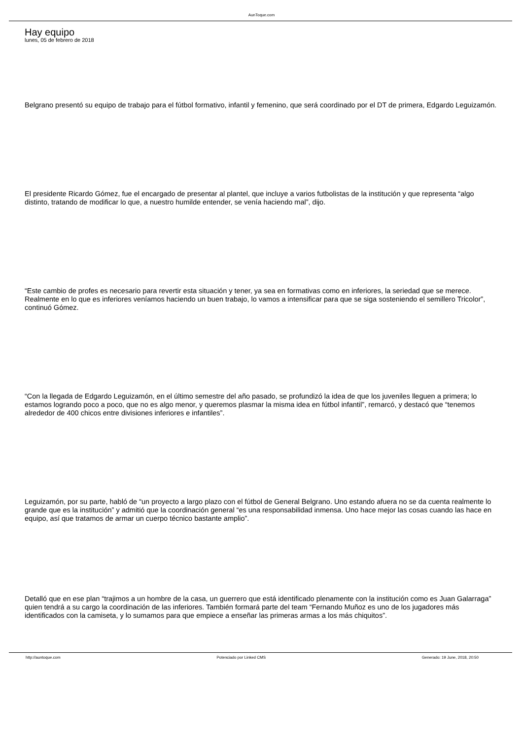AunToque.com
Hay equipo
lunes, 05 de febrero de 2018
Belgrano presentó su equipo de trabajo para el fútbol formativo, infantil y femenino, que será coordinado por el DT de primera, Edgardo Leguizamón.
El presidente Ricardo Gómez, fue el encargado de presentar al plantel, que incluye a varios futbolistas de la institución y que representa “algo distinto, tratando de modificar lo que, a nuestro humilde entender, se venía haciendo mal”, dijo.
“Este cambio de profes es necesario para revertir esta situación y tener, ya sea en formativas como en inferiores, la seriedad que se merece. Realmente en lo que es inferiores veníamos haciendo un buen trabajo, lo vamos a intensificar para que se siga sosteniendo el semillero Tricolor”, continuó Gómez.
“Con la llegada de Edgardo Leguizamón, en el último semestre del año pasado, se profundizó la idea de que los juveniles lleguen a primera; lo estamos logrando poco a poco, que no es algo menor, y queremos plasmar la misma idea en fútbol infantil”, remarcó, y destacó que “tenemos alrededor de 400 chicos entre divisiones inferiores e infantiles”.
Leguizamón, por su parte, habló de “un proyecto a largo plazo con el fútbol de General Belgrano. Uno estando afuera no se da cuenta realmente lo grande que es la institución” y admitió que la coordinación general “es una responsabilidad inmensa. Uno hace mejor las cosas cuando las hace en equipo, así que tratamos de armar un cuerpo técnico bastante amplio”.
Detalló que en ese plan “trajimos a un hombre de la casa, un guerrero que está identificado plenamente con la institución como es Juan Galarraga” quien tendrá a su cargo la coordinación de las inferiores. También formará parte del team “Fernando Muñoz es uno de los jugadores más identificados con la camiseta, y lo sumamos para que empiece a enseñar las primeras armas a los más chiquitos”.
http://auntoque.com Potenciado por Linked CMS Generado: 19 June, 2018, 20:50